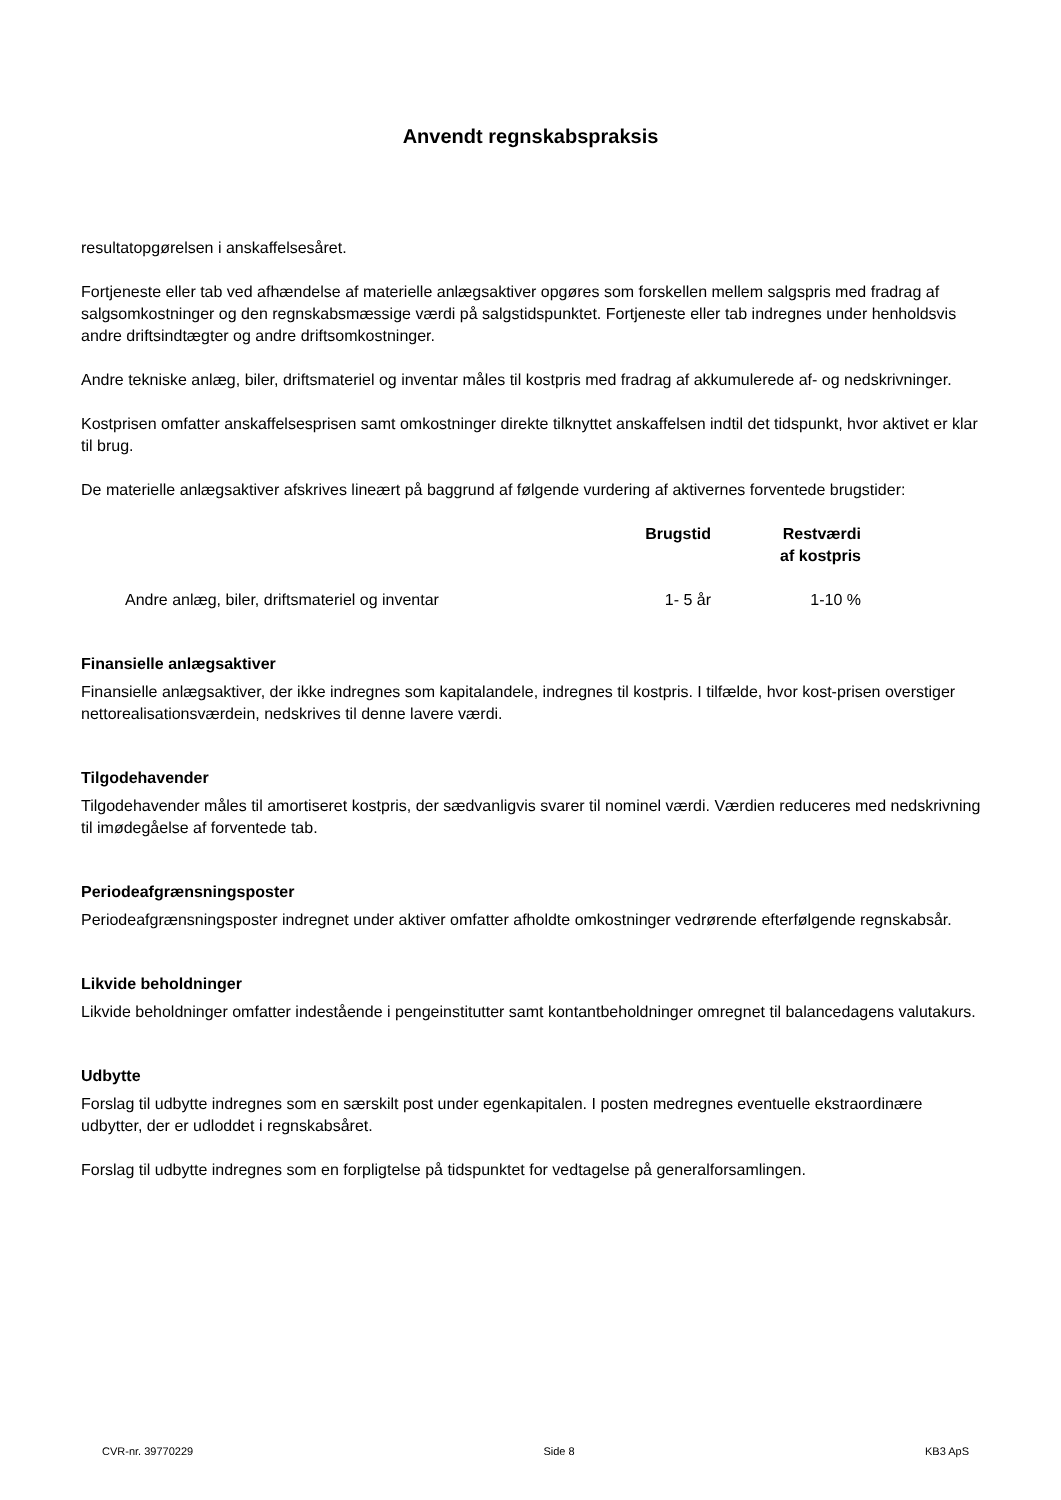Anvendt regnskabspraksis
resultatopgørelsen i anskaffelsesåret.
Fortjeneste eller tab ved afhændelse af materielle anlægsaktiver opgøres som forskellen mellem salgspris med fradrag af salgsomkostninger og den regnskabsmæssige værdi på salgstidspunktet. Fortjeneste eller tab indregnes under henholdsvis andre driftsindtægter og andre driftsomkostninger.
Andre tekniske anlæg, biler, driftsmateriel og inventar måles til kostpris med fradrag af akkumulerede af- og nedskrivninger.
Kostprisen omfatter anskaffelsesprisen samt omkostninger direkte tilknyttet anskaffelsen indtil det tidspunkt, hvor aktivet er klar til brug.
De materielle anlægsaktiver afskrives lineært på baggrund af følgende vurdering af aktivernes forventede brugstider:
| | Brugstid | Restværdi af kostpris |
| --- | --- | --- |
| Andre anlæg, biler, driftsmateriel og inventar | 1- 5 år | 1-10 % |
Finansielle anlægsaktiver
Finansielle anlægsaktiver, der ikke indregnes som kapitalandele, indregnes til kostpris. I tilfælde, hvor kost-prisen overstiger nettorealisationsværdein, nedskrives til denne lavere værdi.
Tilgodehavender
Tilgodehavender måles til amortiseret kostpris, der sædvanligvis svarer til nominel værdi. Værdien reduceres med nedskrivning til imødegåelse af forventede tab.
Periodeafgrænsningsposter
Periodeafgrænsningsposter indregnet under aktiver omfatter afholdte omkostninger vedrørende efterfølgende regnskabsår.
Likvide beholdninger
Likvide beholdninger omfatter indestående i pengeinstitutter samt kontantbeholdninger omregnet til balancedagens valutakurs.
Udbytte
Forslag til udbytte indregnes som en særskilt post under egenkapitalen. I posten medregnes eventuelle ekstraordinære udbytter, der er udloddet i regnskabsåret.
Forslag til udbytte indregnes som en forpligtelse på tidspunktet for vedtagelse på generalforsamlingen.
CVR-nr. 39770229 Side 8 KB3 ApS